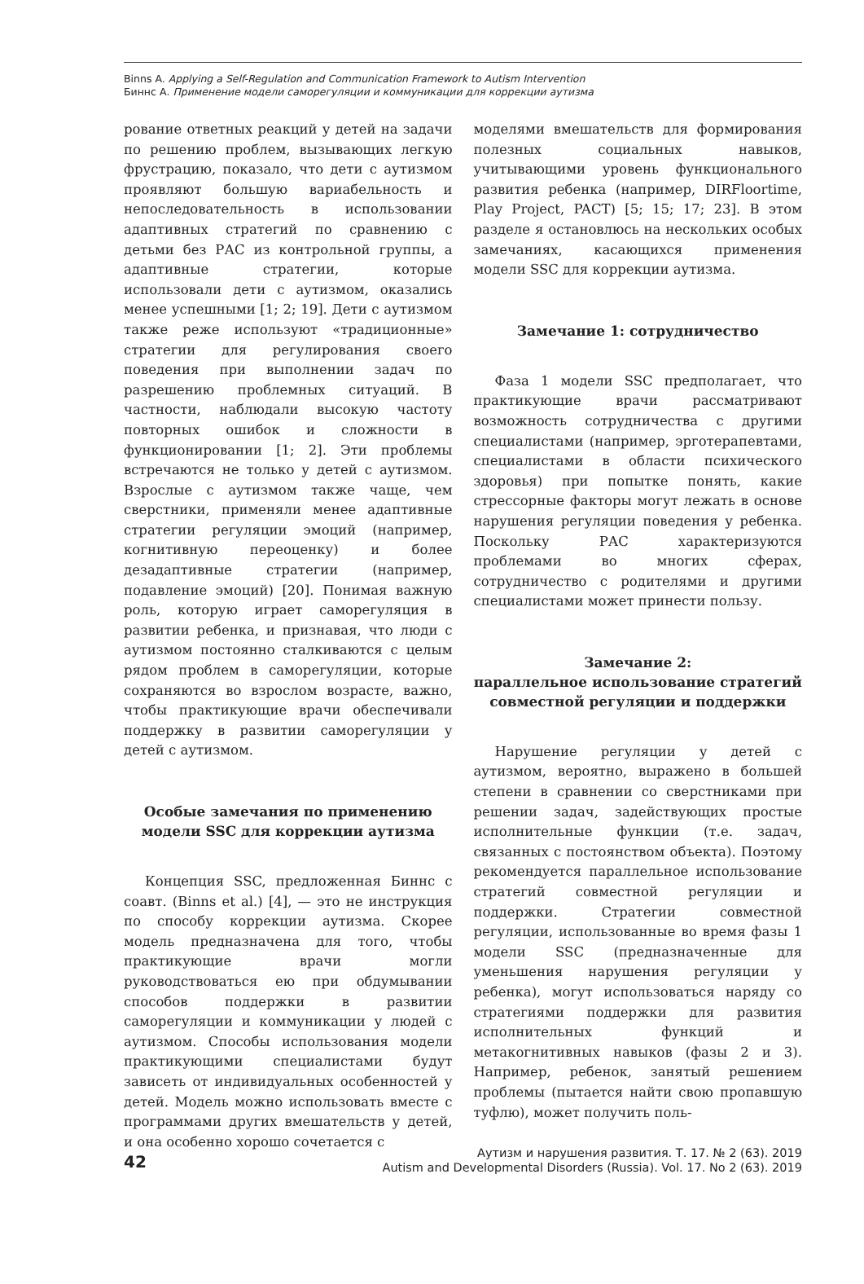Binns A. Applying a Self-Regulation and Communication Framework to Autism Intervention
Биннс А. Применение модели саморегуляции и коммуникации для коррекции аутизма
рование ответных реакций у детей на задачи по решению проблем, вызывающих легкую фрустрацию, показало, что дети с аутизмом проявляют большую вариабельность и непоследовательность в использовании адаптивных стратегий по сравнению с детьми без РАС из контрольной группы, а адаптивные стратегии, которые использовали дети с аутизмом, оказались менее успешными [1; 2; 19]. Дети с аутизмом также реже используют «традиционные» стратегии для регулирования своего поведения при выполнении задач по разрешению проблемных ситуаций. В частности, наблюдали высокую частоту повторных ошибок и сложности в функционировании [1; 2]. Эти проблемы встречаются не только у детей с аутизмом. Взрослые с аутизмом также чаще, чем сверстники, применяли менее адаптивные стратегии регуляции эмоций (например, когнитивную переоценку) и более дезадаптивные стратегии (например, подавление эмоций) [20]. Понимая важную роль, которую играет саморегуляция в развитии ребенка, и признавая, что люди с аутизмом постоянно сталкиваются с целым рядом проблем в саморегуляции, которые сохраняются во взрослом возрасте, важно, чтобы практикующие врачи обеспечивали поддержку в развитии саморегуляции у детей с аутизмом.
Особые замечания по применению модели SSC для коррекции аутизма
Концепция SSC, предложенная Биннс с соавт. (Binns et al.) [4], — это не инструкция по способу коррекции аутизма. Скорее модель предназначена для того, чтобы практикующие врачи могли руководствоваться ею при обдумывании способов поддержки в развитии саморегуляции и коммуникации у людей с аутизмом. Способы использования модели практикующими специалистами будут зависеть от индивидуальных особенностей у детей. Модель можно использовать вместе с программами других вмешательств у детей, и она особенно хорошо сочетается с
моделями вмешательств для формирования полезных социальных навыков, учитывающими уровень функционального развития ребенка (например, DIRFloortime, Play Project, PACT) [5; 15; 17; 23]. В этом разделе я остановлюсь на нескольких особых замечаниях, касающихся применения модели SSC для коррекции аутизма.
Замечание 1: сотрудничество
Фаза 1 модели SSC предполагает, что практикующие врачи рассматривают возможность сотрудничества с другими специалистами (например, эрготерапевтами, специалистами в области психического здоровья) при попытке понять, какие стрессорные факторы могут лежать в основе нарушения регуляции поведения у ребенка. Поскольку РАС характеризуются проблемами во многих сферах, сотрудничество с родителями и другими специалистами может принести пользу.
Замечание 2:
параллельное использование стратегий совместной регуляции и поддержки
Нарушение регуляции у детей с аутизмом, вероятно, выражено в большей степени в сравнении со сверстниками при решении задач, задействующих простые исполнительные функции (т.е. задач, связанных с постоянством объекта). Поэтому рекомендуется параллельное использование стратегий совместной регуляции и поддержки. Стратегии совместной регуляции, использованные во время фазы 1 модели SSC (предназначенные для уменьшения нарушения регуляции у ребенка), могут использоваться наряду со стратегиями поддержки для развития исполнительных функций и метакогнитивных навыков (фазы 2 и 3). Например, ребенок, занятый решением проблемы (пытается найти свою пропавшую туфлю), может получить поль-
42
Аутизм и нарушения развития. Т. 17. № 2 (63). 2019
Autism and Developmental Disorders (Russia). Vol. 17. No 2 (63). 2019